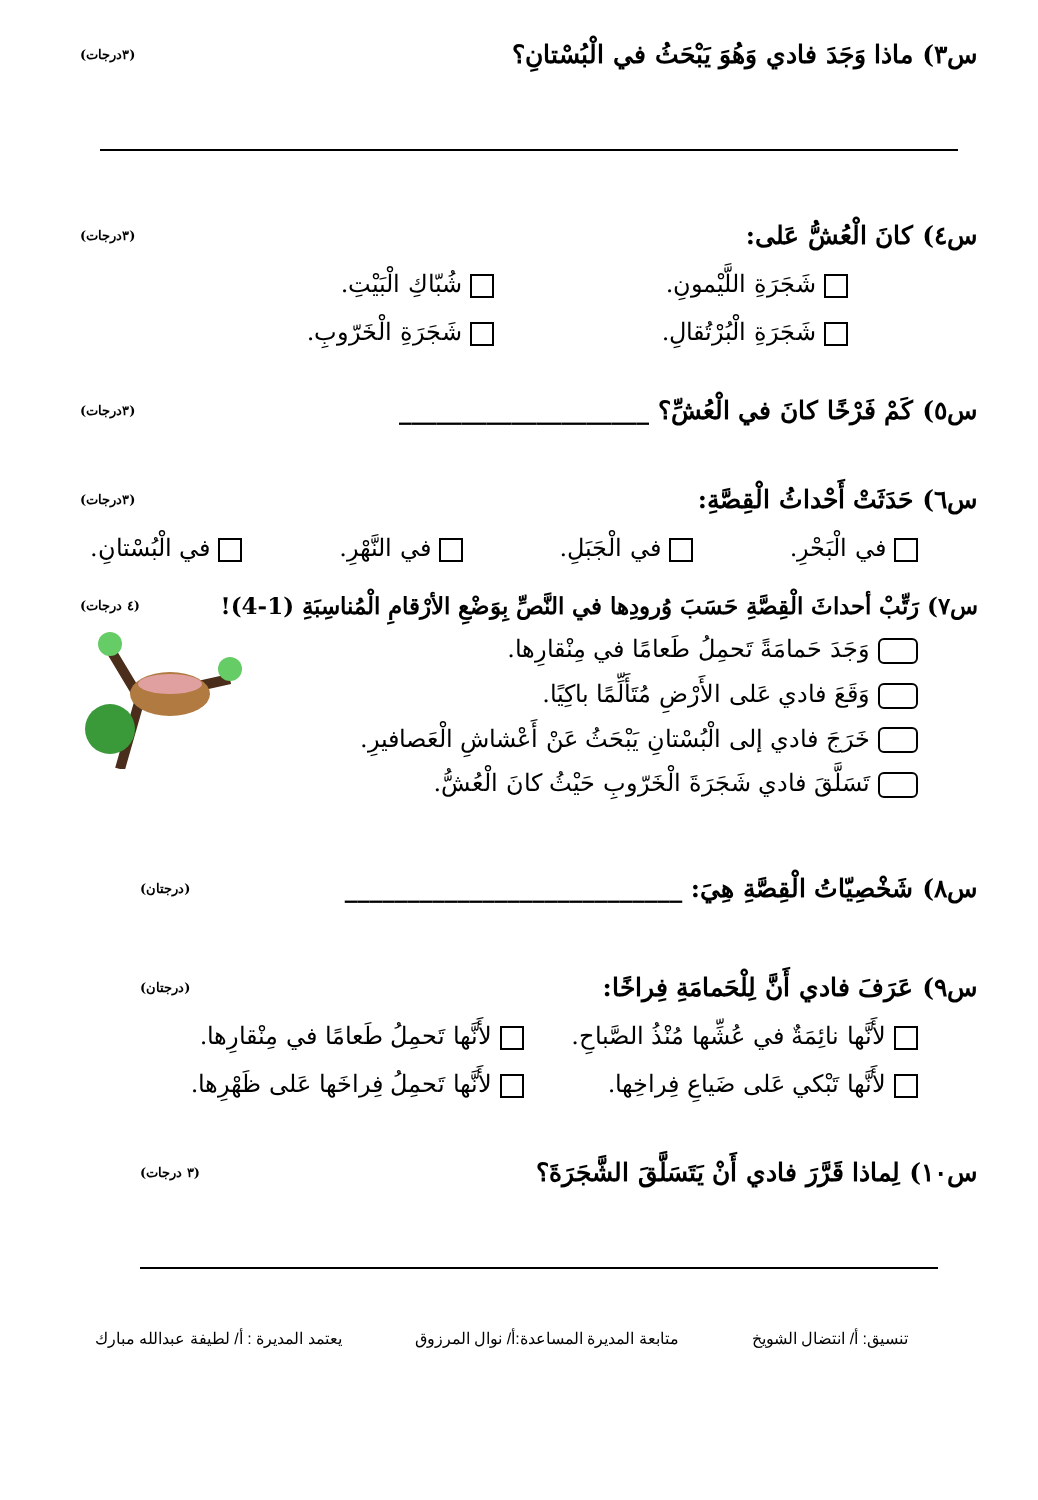س٣) ماذا وَجَدَ فادي وَهُوَ يَبْحَثُ في الْبُسْتانِ؟ (٣درجات)
س٤) كانَ الْعُشُّ عَلى: (٣درجات)
شَجَرَةِ اللَّيْمونِ. شُبّاكِ الْبَيْتِ. شَجَرَةِ الْبُرْتُقالِ. شَجَرَةِ الْخَرّوبِ.
س٥) كَمْ فَرْخًا كانَ في الْعُشِّ؟ ____________________ (٣درجات)
س٦) حَدَثَتْ أَحْداثُ الْقِصَّةِ: (٣درجات)
في الْبَحْرِ. في الْجَبَلِ. في النَّهْرِ. في الْبُسْتانِ.
س٧) رَتِّبْ أحداثَ الْقِصَّةِ حَسَبَ وُرودِها في النَّصِّ بِوَضْعِ الأرْقامِ الْمُناسِبَةِ (1-4)! (٤ درجات)
وَجَدَ حَمامَةً تَحمِلُ طَعامًا في مِنْقارِها.
وَقَعَ فادي عَلى الأَرْضِ مُتَأَلِّمًا باكِيًا.
خَرَجَ فادي إلى الْبُسْتانِ يَبْحَثُ عَنْ أَعْشاشِ الْعَصافيرِ.
تَسَلَّقَ فادي شَجَرَةَ الْخَرّوبِ حَيْثُ كانَ الْعُشُّ.
س٨) شَخْصِيّاتُ الْقِصَّةِ هِيَ: ___________________________ (درجتان)
س٩) عَرَفَ فادي أَنَّ لِلْحَمامَةِ فِراخًا: (درجتان)
لأَنَّها نائِمَةٌ في عُشِّها مُنْذُ الصَّباحِ. لأَنَّها تَحمِلُ طَعامًا في مِنْقارِها. لأَنَّها تَبْكي عَلى ضَياعِ فِراخِها. لأَنَّها تَحمِلُ فِراخَها عَلى ظَهْرِها.
س١٠) لِماذا قَرَّرَ فادي أَنْ يَتَسَلَّقَ الشَّجَرَةَ؟ (٣ درجات)
تنسيق: أ/ انتضال الشويخ متابعة المديرة المساعدة:أ/ نوال المرزوق يعتمد المديرة : أ/ لطيفة عبدالله مبارك